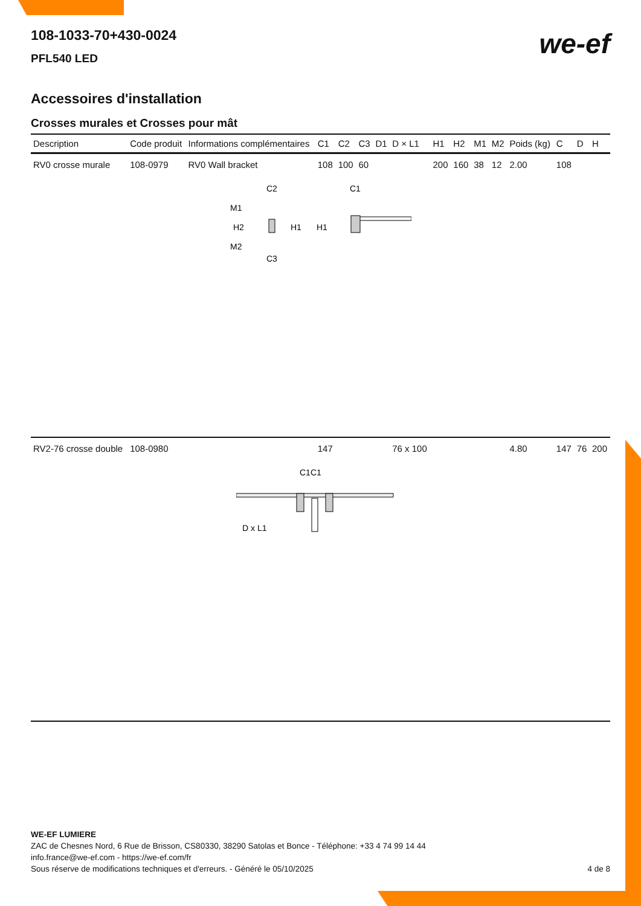we-ef
108-1033-70+430-0024
PFL540 LED
Accessoires d'installation
Crosses murales et Crosses pour mât
| Description | Code produit | Informations complémentaires | C1 | C2 | C3 | D1 | D × L1 | H1 | H2 | M1 | M2 | Poids (kg) | C | D | H |
| --- | --- | --- | --- | --- | --- | --- | --- | --- | --- | --- | --- | --- | --- | --- | --- |
| RV0 crosse murale | 108-0979 | RV0 Wall bracket | 108 | 100 | 60 | | | 200 | 160 | 38 | 12 | 2.00 | 108 | | |
| C2 C1 M1 H2 H1 H1 M2 C3 | | | | | | | | | | | | | | | |
| RV2-76 crosse double | 108-0980 | | 147 | | | | 76 x 100 | | | | | 4.80 | 147 | 76 | 200 |
| C1C1 D x L1 | | | | | | | | | | | | | | | |
WE-EF LUMIERE
ZAC de Chesnes Nord, 6 Rue de Brisson, CS80330, 38290 Satolas et Bonce - Téléphone: +33 4 74 99 14 44
info.france@we-ef.com - https://we-ef.com/fr
Sous réserve de modifications techniques et d'erreurs. - Généré le 05/10/2025 4 de 8